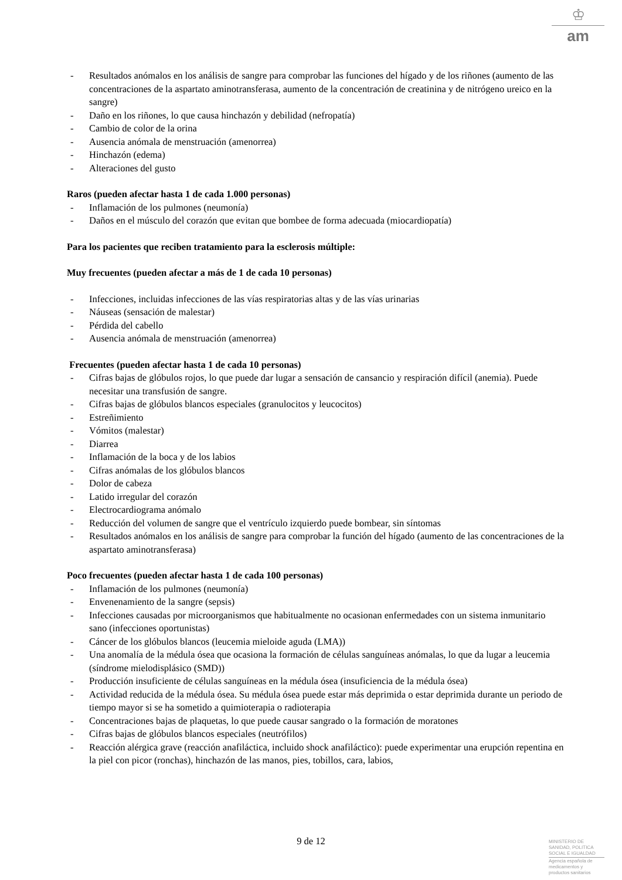♔
am
- Resultados anómalos en los análisis de sangre para comprobar las funciones del hígado y de los riñones (aumento de las concentraciones de la aspartato aminotransferasa, aumento de la concentración de creatinina y de nitrógeno ureico en la sangre)
- Daño en los riñones, lo que causa hinchazón y debilidad (nefropatía)
- Cambio de color de la orina
- Ausencia anómala de menstruación (amenorrea)
- Hinchazón (edema)
- Alteraciones del gusto
Raros (pueden afectar hasta 1 de cada 1.000 personas)
- Inflamación de los pulmones (neumonía)
- Daños en el músculo del corazón que evitan que bombee de forma adecuada (miocardiopatía)
Para los pacientes que reciben tratamiento para la esclerosis múltiple:
Muy frecuentes (pueden afectar a más de 1 de cada 10 personas)
- Infecciones, incluidas infecciones de las vías respiratorias altas y de las vías urinarias
- Náuseas (sensación de malestar)
- Pérdida del cabello
- Ausencia anómala de menstruación (amenorrea)
Frecuentes (pueden afectar hasta 1 de cada 10 personas)
- Cifras bajas de glóbulos rojos, lo que puede dar lugar a sensación de cansancio y respiración difícil (anemia). Puede necesitar una transfusión de sangre.
- Cifras bajas de glóbulos blancos especiales (granulocitos y leucocitos)
- Estreñimiento
- Vómitos (malestar)
- Diarrea
- Inflamación de la boca y de los labios
- Cifras anómalas de los glóbulos blancos
- Dolor de cabeza
- Latido irregular del corazón
- Electrocardiograma anómalo
- Reducción del volumen de sangre que el ventrículo izquierdo puede bombear, sin síntomas
- Resultados anómalos en los análisis de sangre para comprobar la función del hígado (aumento de las concentraciones de la aspartato aminotransferasa)
Poco frecuentes (pueden afectar hasta 1 de cada 100 personas)
- Inflamación de los pulmones (neumonía)
- Envenenamiento de la sangre (sepsis)
- Infecciones causadas por microorganismos que habitualmente no ocasionan enfermedades con un sistema inmunitario sano (infecciones oportunistas)
- Cáncer de los glóbulos blancos (leucemia mieloide aguda (LMA))
- Una anomalía de la médula ósea que ocasiona la formación de células sanguíneas anómalas, lo que da lugar a leucemia (síndrome mielodisplásico (SMD))
- Producción insuficiente de células sanguíneas en la médula ósea (insuficiencia de la médula ósea)
- Actividad reducida de la médula ósea. Su médula ósea puede estar más deprimida o estar deprimida durante un periodo de tiempo mayor si se ha sometido a quimioterapia o radioterapia
- Concentraciones bajas de plaquetas, lo que puede causar sangrado o la formación de moratones
- Cifras bajas de glóbulos blancos especiales (neutrófilos)
- Reacción alérgica grave (reacción anafiláctica, incluido shock anafiláctico): puede experimentar una erupción repentina en la piel con picor (ronchas), hinchazón de las manos, pies, tobillos, cara, labios,
9 de 12
MINISTERIO DE
SANIDAD, POLITICA
SOCIAL E IGUALDAD
Agencia española de
medicamentos y
productos sanitarios